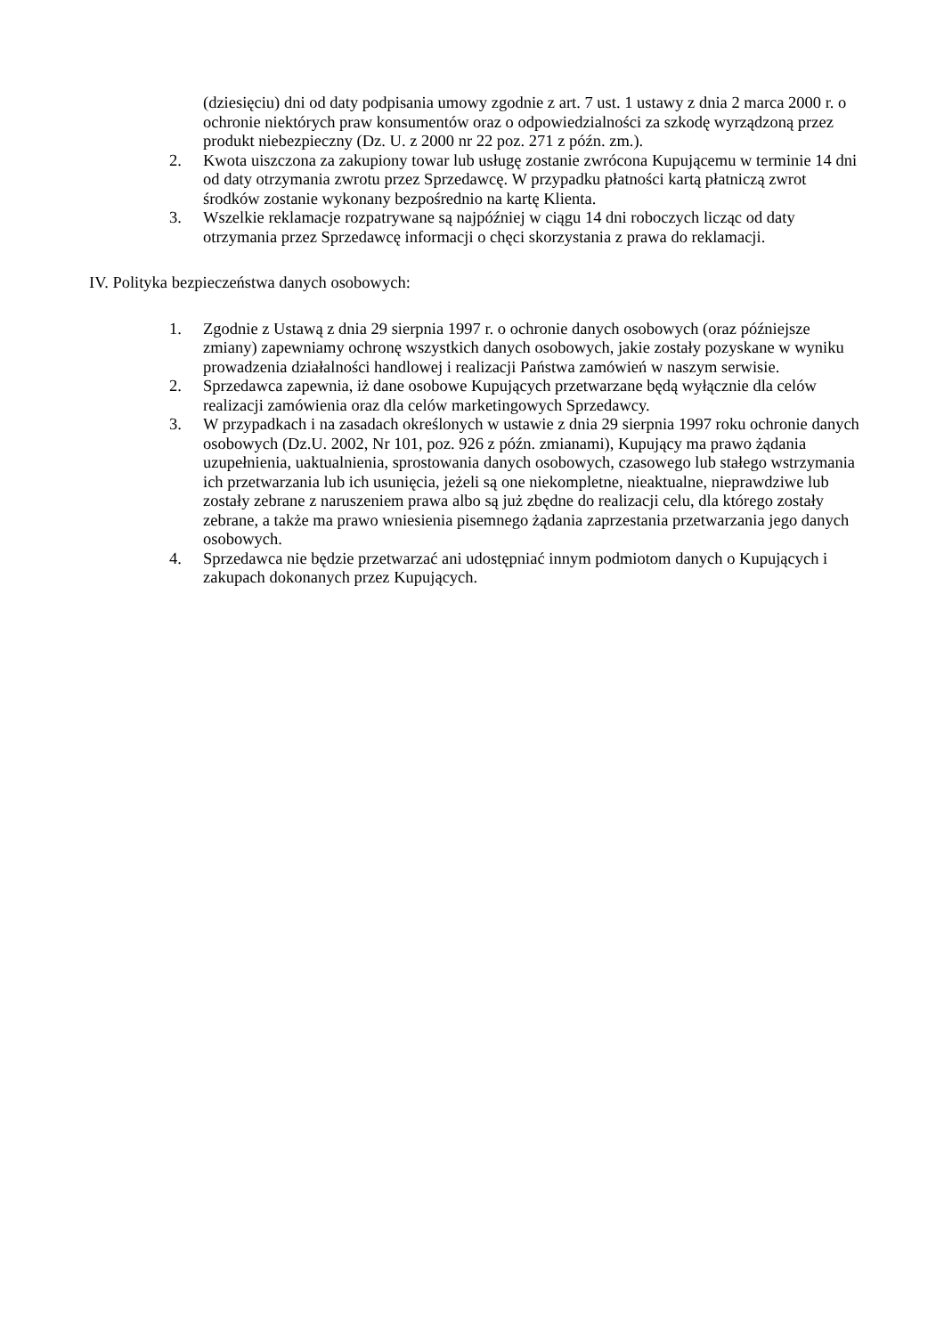(dziesięciu) dni od daty podpisania umowy zgodnie z art. 7 ust. 1 ustawy z dnia 2 marca 2000 r. o ochronie niektórych praw konsumentów oraz o odpowiedzialności za szkodę wyrządzoną przez produkt niebezpieczny (Dz. U. z 2000 nr 22 poz. 271 z późn. zm.).
2. Kwota uiszczona za zakupiony towar lub usługę zostanie zwrócona Kupującemu w terminie 14 dni od daty otrzymania zwrotu przez Sprzedawcę. W przypadku płatności kartą płatniczą zwrot środków zostanie wykonany bezpośrednio na kartę Klienta.
3. Wszelkie reklamacje rozpatrywane są najpóźniej w ciągu 14 dni roboczych licząc od daty otrzymania przez Sprzedawcę informacji o chęci skorzystania z prawa do reklamacji.
IV. Polityka bezpieczeństwa danych osobowych:
1. Zgodnie z Ustawą z dnia 29 sierpnia 1997 r. o ochronie danych osobowych (oraz późniejsze zmiany) zapewniamy ochronę wszystkich danych osobowych, jakie zostały pozyskane w wyniku prowadzenia działalności handlowej i realizacji Państwa zamówień w naszym serwisie.
2. Sprzedawca zapewnia, iż dane osobowe Kupujących przetwarzane będą wyłącznie dla celów realizacji zamówienia oraz dla celów marketingowych Sprzedawcy.
3. W przypadkach i na zasadach określonych w ustawie z dnia 29 sierpnia 1997 roku ochronie danych osobowych (Dz.U. 2002, Nr 101, poz. 926 z późn. zmianami), Kupujący ma prawo żądania uzupełnienia, uaktualnienia, sprostowania danych osobowych, czasowego lub stałego wstrzymania ich przetwarzania lub ich usunięcia, jeżeli są one niekompletne, nieaktualne, nieprawdziwe lub zostały zebrane z naruszeniem prawa albo są już zbędne do realizacji celu, dla którego zostały zebrane, a także ma prawo wniesienia pisemnego żądania zaprzestania przetwarzania jego danych osobowych.
4. Sprzedawca nie będzie przetwarzać ani udostępniać innym podmiotom danych o Kupujących i zakupach dokonanych przez Kupujących.